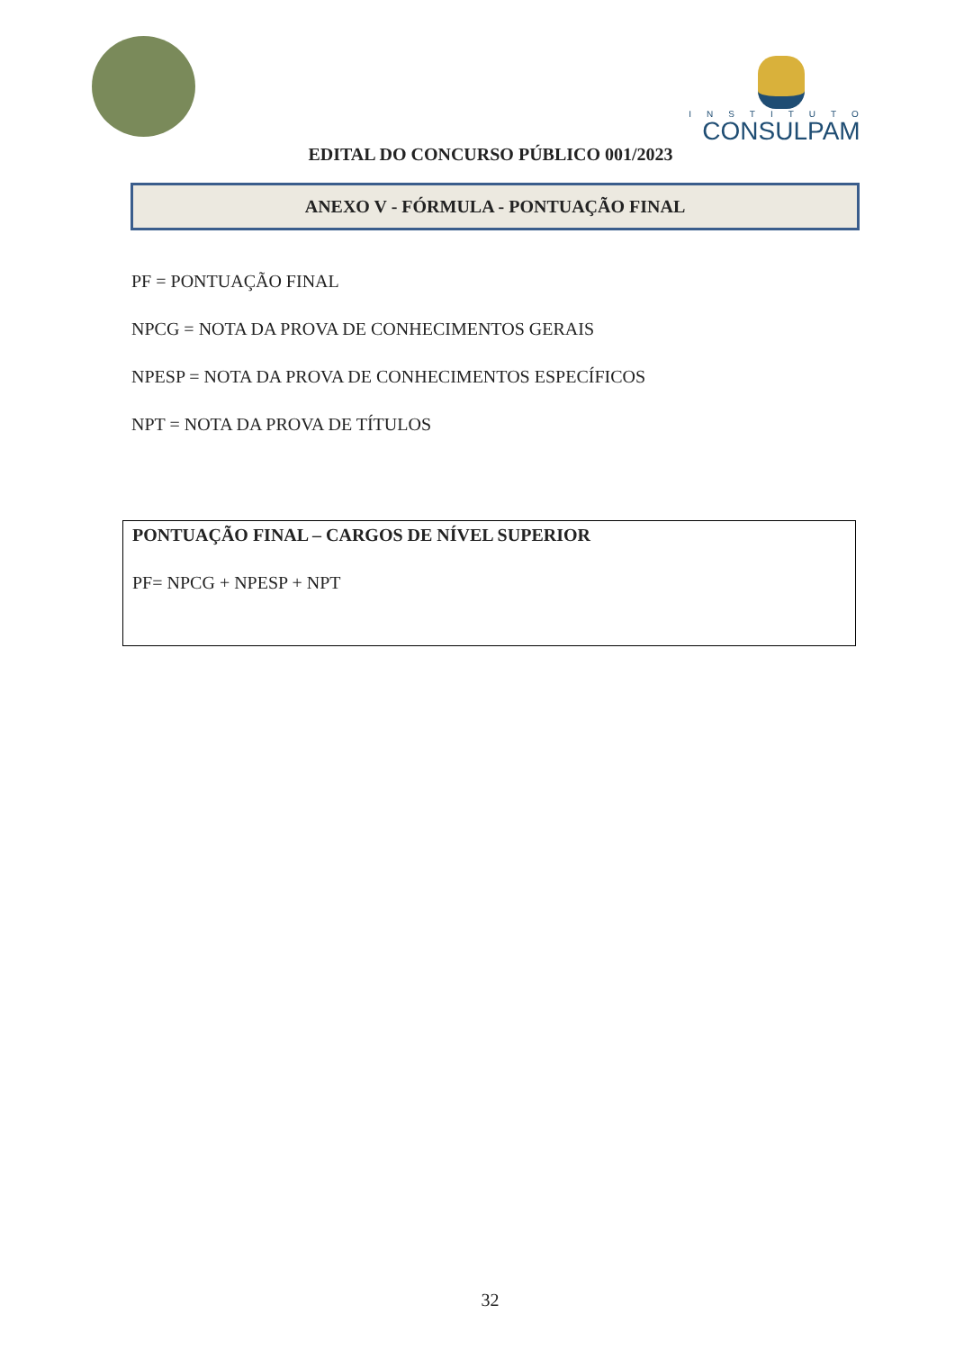INSTITUTO
CONSULPAM
EDITAL DO CONCURSO PÚBLICO 001/2023
ANEXO V - FÓRMULA - PONTUAÇÃO FINAL
PF = PONTUAÇÃO FINAL
NPCG = NOTA DA PROVA DE CONHECIMENTOS GERAIS
NPESP = NOTA DA PROVA DE CONHECIMENTOS ESPECÍFICOS
NPT = NOTA DA PROVA DE TÍTULOS
PONTUAÇÃO FINAL – CARGOS DE NÍVEL SUPERIOR
PF= NPCG + NPESP + NPT
32